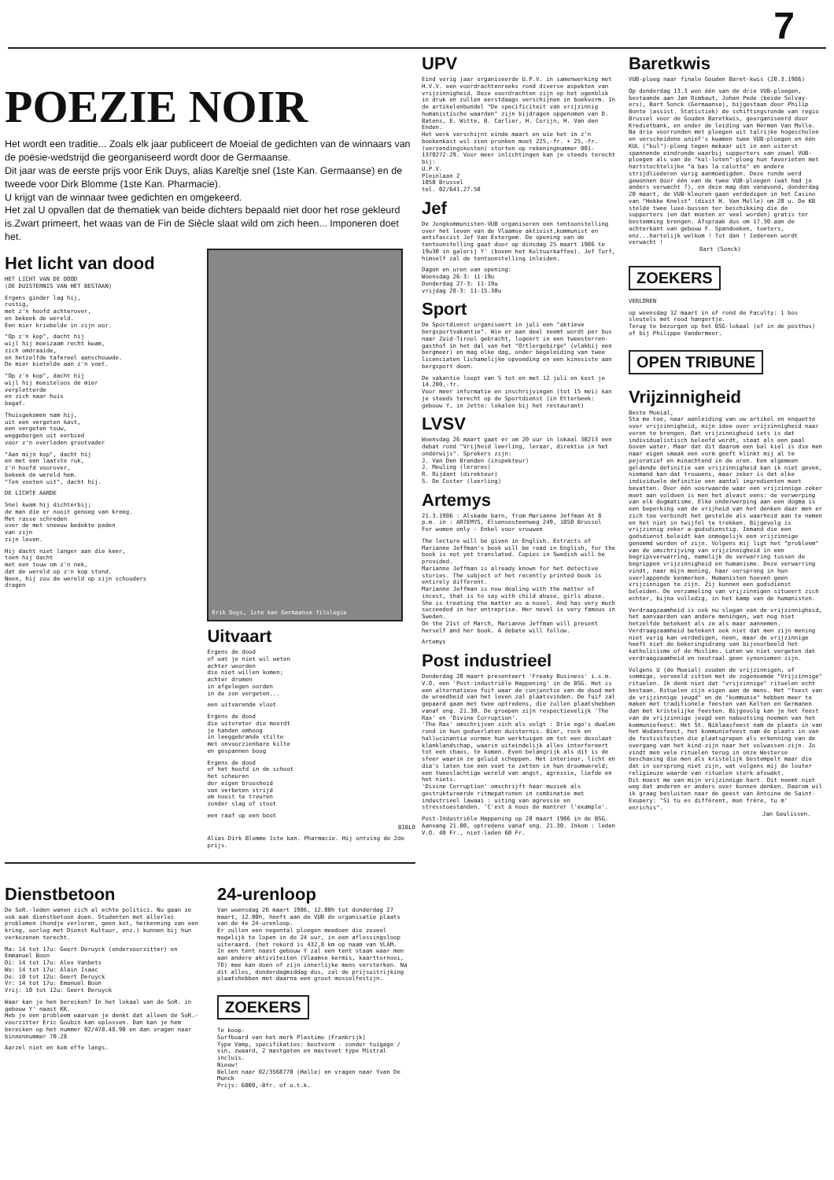7
POEZIE NOIR
Het wordt een traditie... Zoals elk jaar publiceert de Moeial de gedichten van de winnaars van de poësie-wedstrijd die georganiseerd wordt door de Germaanse.
Dit jaar was de eerste prijs voor Erik Duys, alias Kareltje snel (1ste Kan. Germaanse) en de tweede voor Dirk Blomme (1ste Kan. Pharmacie).
U krijgt van de winnaar twee gedichten en omgekeerd.
Het zal U opvallen dat de thematiek van beide dichters bepaald niet door het rose gekleurd is.Zwart primeert, het waas van de Fin de Siècle slaat wild om zich heen... Imponeren doet het.
Het licht van dood
HET LICHT VAN DE DOOD
(DE DUISTERNIS VAN HET BESTAAN)
Ergens ginder lag hij,
rustig,
met z'n hoofd achterover,
en bekeek de wereld.
Een mier kriebelde in zijn oor.
"Op z'n kop", dacht hij
wijl hij moeizaam recht kwam,
zich omdraaide,
en hetzelfde tafereel aanschouwde.
De mier kietelde aan z'n voet.
"Op z'n kop", dacht hij
wijl hij moeiteloos de mier
verpletterde
en zich naar huis
begaf.
Thuisgekomen nam hij,
uit een vergeten kast,
een vergeten touw,
weggeborgen uit eerbied
voor z'n overleden grootvader
"Aan mijn kop", dacht hij
en met een laatste ruk,
z'n hoofd voorover,
bekeek de wereld hem.
"Ten voeten uit", dacht hij.
DE LICHTE AARDE
Snel kwam hij dichterbij;
de man die er nooit genoeg van kreeg.
Met rasse schreden
over de met sneeuw bedekte paden
van zijn
zijn leven.
Hij dacht niet langer aan die keer,
toen hij dacht
met een touw om z'n nek,
dat de wereld op z'n kop stond.
Neen, hij zou de wereld op zijn schouders
dragen
Erik Duys, 1ste kan Germaanse filologie
Uitvaart
Ergens de dood
of wat je niet wil weten
achter woorden
die niet willen komen;
achter dromen
in afgelegen oorden
in de zon vergeten...
een uitvarende vloot
Ergens de dood
die uitvreter die moordt
je handen omhoog
in leeggebrande stilte
met onvoorzienbare kilte
en gespannen boog
Ergens de dood
of het hoofd in de schoot
het scheuren
der eigen broosheid
van verbeten strijd
om nooit te treuren
zonder slag of stoot
een raaf op een boot
BIBLO
Alias Dirk Blomme 1ste kan. Pharmacie. Hij ontving de 2de prijs.
Dienstbetoon
De SoR.-leden wanen zich al echte politici. Nu gaan ze ook aan dienstbetoon doen. Studenten met allerlei problemen (hondje verloren, geen kot, herkenning van een kring, oorlog met Dienst Kultuur, enz.) kunnen bij hun verkozenen terecht.
Ma: 14 tot 17u: Geert Deruyck (ondervoorzitter) en Emmanuel Boon
Di: 14 tot 17u: Alex Vanbets
Wo: 14 tot 17u: Alain Isaac
Do: 10 tot 12u: Geert Deruyck
Vr: 14 tot 17u: Emanuel Boon
Vrij: 10 tot 12u: Geert Deruyck
Waar kan je hen bereiken? In het lokaal van de SoR. in gebouw Y' naast KK.
Heb je een probleem waarvan je denkt dat alleen de SoR.-voorzitter Eric Goubin kan oplossen. Dan kan je hem bereiken op het nummer 02/478.48.90 en dan vragen naar binnennummer 70.28
Aarzel niet en kom effe langs.
24-urenloop
Van woensdag 26 maart 1986, 12.00h tot donderdag 27 maart, 12.00h, heeft aan de VUB de organisatie plaats van de 4e 24-urenloop.
Er zullen een negental ploegen meedoen die zoveel mogelijk te lopen in de 24 uur, in een aflossingsloop uiteraard. (het rekord is 432,8 km op naam van VLAM.
In een tent naast gebouw Y zal een tent staan waar men aan andere aktiviteiten (Vlaamse kermis, kaarttornooi, TD) mee kan doen of zijn innerlijke mens versterken. Na dit alles, donderdagmiddag dus, zal de prijsuitrijking plaatshebben met daarna een groot mosselfestijn.
ZOEKERS
Te koop:
Surfboard van het merk Plastimo (Frankrijk)
Type Vamp, specifikaties: bootvorm - zonder tuigage / vin, zwaard, 2 mastgaten en mastvoet type Mistral incluis.
Nieuw!
Bellen naar 02/3568770 (Halle) en vragen naar Yvan De Munck
Prijs: 6000,-Bfr. of o.t.k.
UPV
Eind vorig jaar organiseerde U.P.V. in samenwerking met H.V.V. een voordrachtenreeks rond diverse aspekten van vrijzinnigheid. Deze voordrachten zijn op het ogenblik in druk en zullen eerstdaags verschijnen in boekvorm. In de artikelenbundel "De specificiteit van vrijzinnig humanistische waarden" zijn bijdragen opgenomen van D. Batens, E. Witte, B. Carlier, H. Corijn, H. Van den Enden.
Het werk verschijnt einde maart en wie het in z'n boekenkast wil zien pronken moet 225,-fr. + 25,-fr. (verzendingskosten) storten op rekeningnummer 001-1370272-29. Voor meer inlichtingen kan je steeds terecht bij:
U.P.V.
Pleinlaan 2
1050 Brussel
tel. 02/641.27.50
Jef
De Jongkommunisten-VUB organiseren een tentoonstelling over het leven van de Vlaamse aktivist,kommunist en antifascist Jef Van Extergem. De opening van de tentoonstelling gaat door op dinsdag 25 maart 1986 te 19u30 in galerij Y' (boven het Kultuurkaffee). Jef Turf, himself zal de tentoonstelling inleiden.
Dagen en uren van opening:
Woensdag 26-3: 11-19u
Donderdag 27-3: 11-19u
vrijdag 28-3: 11-15.30u
Sport
De Sportdienst organiseert in juli een "aktieve bergsportvakantie". Wie er aan deel neemt wordt per bus naar Zuid-Tirool gebracht, logeert in een tweesterren-gasthof in het dal van het "Ortlergebirge" (vlakbij een bergmeer) en mag elke dag, onder begeleiding van twee licenciaten lichamelijke opvoeding en een kinesiste aan bergsport doen.
De vakantie loopt van 5 tot en met 12 juli en kost je 14.200,-fr.
Voor meer informatie en inschrijvingen (tot 15 mei) kan je steeds terecht op de Sportdienst (in Etterbeek: gebouw Y, in Jette: lokalen bij het restaurant)
LVSV
Woensdag 26 maart gaat er om 20 uur in lokaal 3B213 een debat rond "Vrijheid leerling, leraar, direktie in het onderwijs". Sprekers zijn:
J. Van Den Branden (inspekteur)
J. Mouling (lerares)
R. Rijdant (direkteur)
S. De Coster (leerling)
Artemys
21.3.1986 : Alskade barn, from Marianne Jeffman At 8 p.m. in : ARTEMYS, Elsensesteenweg 249, 1050 Brussel
For women only - Enkel voor vrouwen
The lecture will be given in English. Extracts of Marianne Jeffman's book will be read in English, for the book is not yet translated. Copies in Swedish will be provided.
Marianne Jeffman is already known for het detective stories. The subject of het recently printed book is entirely different.
Marianne Jeffman is now dealing with the matter of incest, that is to say with child abuse, girls abuse. She is treating the matter as a novel. And has very much succeeded in her entreprise. Her novel is very famous in Sweden.
On the 21st of March, Marianne Jeffman will present herself and her book. A debate will follow.
Artemys
Post industrieel
Donderdag 20 maart presenteert 'Freaky Business' i.s.m. V.O. een 'Post-industriële Happening' in de BSG. Het is een alternatieve fuif waar de conjunctie van de dood met de wreedheid van het leven zal plaatsvinden. De fuif zal gepaard gaan met twee optredens, die zullen plaatshebben vanaf ong. 21.30. De groepen zijn respectievelijk 'The Rax' en 'Divine Corruption'.
'The Rax' omschrijven zich als volgt : Drie ego's dwalen rond in hun godverlaten duisternis. Bier, rock en hallucinantia vormen hun werktuigen om tot een desolaat klanklandschap, waarin uiteindelijk alles interfereert tot een chaos, te komen. Even belangrijk als dit is de sfeer waarin ze geluid scheppen. Het interieur, licht en dia's laten toe een voet te zetten in hun droomwereld; een tweeslachtige wereld van angst, agressie, liefde en het niets.
'Divine Corruption' omschrijft haar muziek als gestruktureerde ritmepatronen in combinatie met industrieel lawaai : uiting van agressie en stresstoestanden. 'C'est à nous de montrer l'example'.
Post-Industriële Happening op 20 maart 1986 in de BSG. Aanvang 21.00, optredens vanaf ong. 21.30. Inkom : leden V.O. 40 Fr., niet-leden 60 Fr.
Baretkwis
VUB-ploeg naar finale Gouden Baret-kwis (20.3.1986)
Op donderdag 13.3 won één van de drie VUB-ploegen, bestaande aan Jan Rimbaut, Johan Pede (beide Solvay-ers), Bart Sonck (Germaanse), bijgestaan door Philip Bonte (assist. Statistiek) de schiftingsronde van regio Brussel voor de Gouden Baretkwis, georganiseerd door Kredietbank, en onder de leiding van Herman Van Molle. Na drie voorronden met ploegen uit talrijke hogescholen en verscheidene unief's kwamen twee VUB-ploegen en één KUL ("kul")-ploeg tegen mekaar uit in een uiterst spannende eindronde waarbij supporters van zowel VUB-ploegen als van de "kul-loten"-ploeg hun favorieten met hartstochtelijke "à bas la calotte" en andere strijdliederen vurig aanmoedigden. Deze ronde werd gewonnen door één van de twee VUB-ploegen (wat had je anders verwacht ?), en deze mag dan vanavond, donderdag 20 maart, de VUB-kleuren gaan verdedigen in het Casino van "Hokke Knelst" (dixit H. Van Molle) om 20 u. De KB stelde twee luxe-bussen ter beschikking die de supporters (en dat moeten er veel worden) gratis ter bestemming brengen. Afspraak dus om 17.30 aan de achterkant van gebouw F. Spandoeken, toeters, enz...hartelijk welkom ! Tot dan ! Iedereen wordt verwacht !
Bart (Sonck)
ZOEKERS
VERLOREN
op woensdag 12 maart in of rond de Faculty: 1 bos sleutels met rood hangertje.
Terug te bezorgen op het BSG-lokaal (of in de posthus) of bij Philippe Vandermeer.
OPEN TRIBUNE
Vrijzinnigheid
Beste Moeial,
Sta me toe, naar aanleiding van uw artikel en enquette over vrijzinnigheid, mijn idee over vrijzinnigheid naar voren te brengen. Dat vrijzinnigheid iets is dat individualistisch beleefd wordt, staat als een paal boven water. Maar dat dit daarom een bal kiel is die men naar eigen smaak een vorm geeft klinkt mij al te pejoratief en minachtend in de oren. Een algemeen geldende definitie van vrijzinnigheid kan ik niet geven, niemand kan dat trouwens, maar zeker is dat elke individuele definitie een aantal ingredienten moet bevatten. Over één voorwaarde waar een vrijzinnige zeker moet aan voldoen is men het alvast eens: de verwerping van elk dogmatisme. Elke onderwerping aan een dogma is een beperking van de vrijheid van het denken daar men er zich toe verbindt het gestelde als waarheid aan te nemen en het niet in twijfel te trekken. Bijgevolg is vrijzinnig zeker a-godsdienstig. Iemand die een godsdienst beleidt kan onmogelijk een vrijzinnige genoemd worden of zijn. Volgens mij ligt het "probleem" van de omschrijving van vrijzinnigheid in een begripsverwarring, namelijk de verwarring tussen de begrippen vrijzinnigheid en humanisme. Deze verwarring vindt, naar mijn mening, haar oorsprong in hun overlappende kenmerken. Humanisten hoeven geen vrijzinnigen te zijn. Zij kunnen een godsdienst beleiden. De verzameling van vrijzinnigen situeert zich echter, bijna volledig, in het kamp van de humanisten.
Verdraagzaamheid is ook nu slogan van de vrijzinnigheid, het aanvaarden van andere meningen, wat nog niet hetzelfde betekent als ze als maar aannemen. Verdraagzaamheid betekent ook niet dat men zijn mening niet vurig kan verdedigen, neen, maar de vrijzinnige heeft niet de bekeringsdrang van bijvoorbeeld het katholicisme of de Moslims. Laten we niet vergeten dat verdraagzaamheid en neutraal geen synoniemen zijn.
Volgens U (de Moeial) zouden de vrijzinnigen, of sommige, verveeld zitten met de zogenoemde "Vrijzinnige" rituelen. Ik denk niet dat "vrijzinnige" rituelen echt bestaan. Rituelen zijn eigen aan de mens. Het "feest van de vrijzinnige jeugd" en de "kommunie" hebben meer te maken met traditionele feesten van Kelten en Germanen dan met kristelijke feesten. Bijgevolg kan je het feest van de vrijzinnige jeugd een nabootsing noemen van het kommuniefeest: Het St. Niklaasfeest nam de plaats in van het Wodansfeest, het kommuniefeest nam de plaats in van de festiviteiten die plaatsgrepen als erkenning van de overgang van het kind-zijn naar het volwassen-zijn. Zo vindt men vele rituelen terug in onze Westerse beschaving die men als kristelijk bestempelt maar die dat in oorsprong niet zijn, wat volgens mij de louter religieuze waarde van rituelen sterk afzwakt.
Dit moest me van mijn vrijzinnige hart. Dit neemt niet weg dat anderen er anders over kunnen denken. Daarom wil ik graag besluiten naar de geest van Antoine de Saint-Exupery: "Si tu es différent, mon frère, tu m' enrichis".
Jan Geulissen.